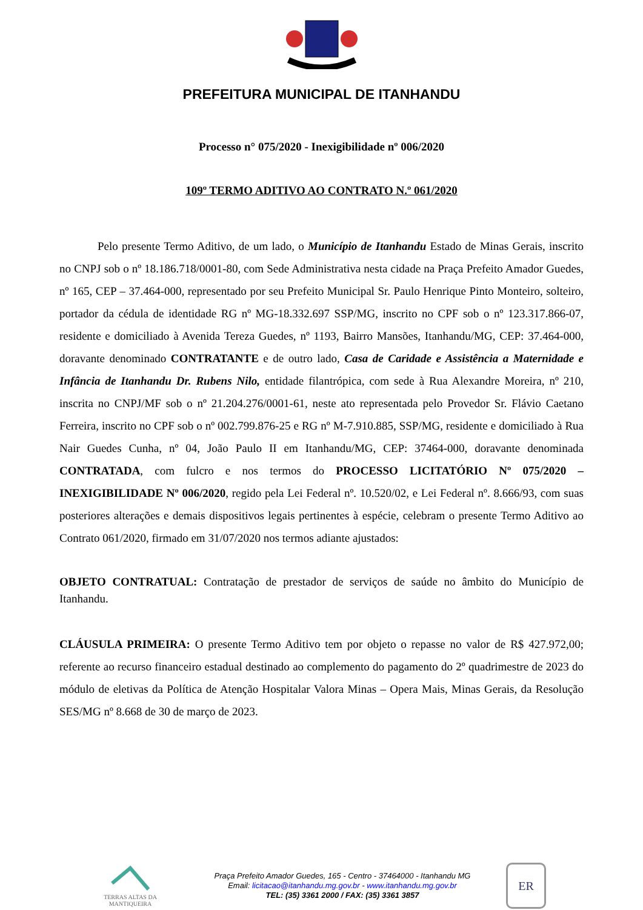PREFEITURA MUNICIPAL DE ITANHANDU
Processo n° 075/2020 - Inexigibilidade nº 006/2020
109º TERMO ADITIVO AO CONTRATO N.º 061/2020
Pelo presente Termo Aditivo, de um lado, o Município de Itanhandu Estado de Minas Gerais, inscrito no CNPJ sob o nº 18.186.718/0001-80, com Sede Administrativa nesta cidade na Praça Prefeito Amador Guedes, nº 165, CEP – 37.464-000, representado por seu Prefeito Municipal Sr. Paulo Henrique Pinto Monteiro, solteiro, portador da cédula de identidade RG nº MG-18.332.697 SSP/MG, inscrito no CPF sob o nº 123.317.866-07, residente e domiciliado à Avenida Tereza Guedes, nº 1193, Bairro Mansões, Itanhandu/MG, CEP: 37.464-000, doravante denominado CONTRATANTE e de outro lado, Casa de Caridade e Assistência a Maternidade e Infância de Itanhandu Dr. Rubens Nilo, entidade filantrópica, com sede à Rua Alexandre Moreira, nº 210, inscrita no CNPJ/MF sob o nº 21.204.276/0001-61, neste ato representada pelo Provedor Sr. Flávio Caetano Ferreira, inscrito no CPF sob o nº 002.799.876-25 e RG nº M-7.910.885, SSP/MG, residente e domiciliado à Rua Nair Guedes Cunha, nº 04, João Paulo II em Itanhandu/MG, CEP: 37464-000, doravante denominada CONTRATADA, com fulcro e nos termos do PROCESSO LICITATÓRIO Nº 075/2020 – INEXIGIBILIDADE Nº 006/2020, regido pela Lei Federal nº. 10.520/02, e Lei Federal nº. 8.666/93, com suas posteriores alterações e demais dispositivos legais pertinentes à espécie, celebram o presente Termo Aditivo ao Contrato 061/2020, firmado em 31/07/2020 nos termos adiante ajustados:
OBJETO CONTRATUAL: Contratação de prestador de serviços de saúde no âmbito do Município de Itanhandu.
CLÁUSULA PRIMEIRA: O presente Termo Aditivo tem por objeto o repasse no valor de R$ 427.972,00; referente ao recurso financeiro estadual destinado ao complemento do pagamento do 2º quadrimestre de 2023 do módulo de eletivas da Política de Atenção Hospitalar Valora Minas – Opera Mais, Minas Gerais, da Resolução SES/MG nº 8.668 de 30 de março de 2023.
TERRAS ALTAS DA MANTIQUEIRA
Praça Prefeito Amador Guedes, 165 - Centro - 37464000 - Itanhandu MG
Email: licitacao@itanhandu.mg.gov.br - www.itanhandu.mg.gov.br
TEL: (35) 3361 2000 / FAX: (35) 3361 3857
ER